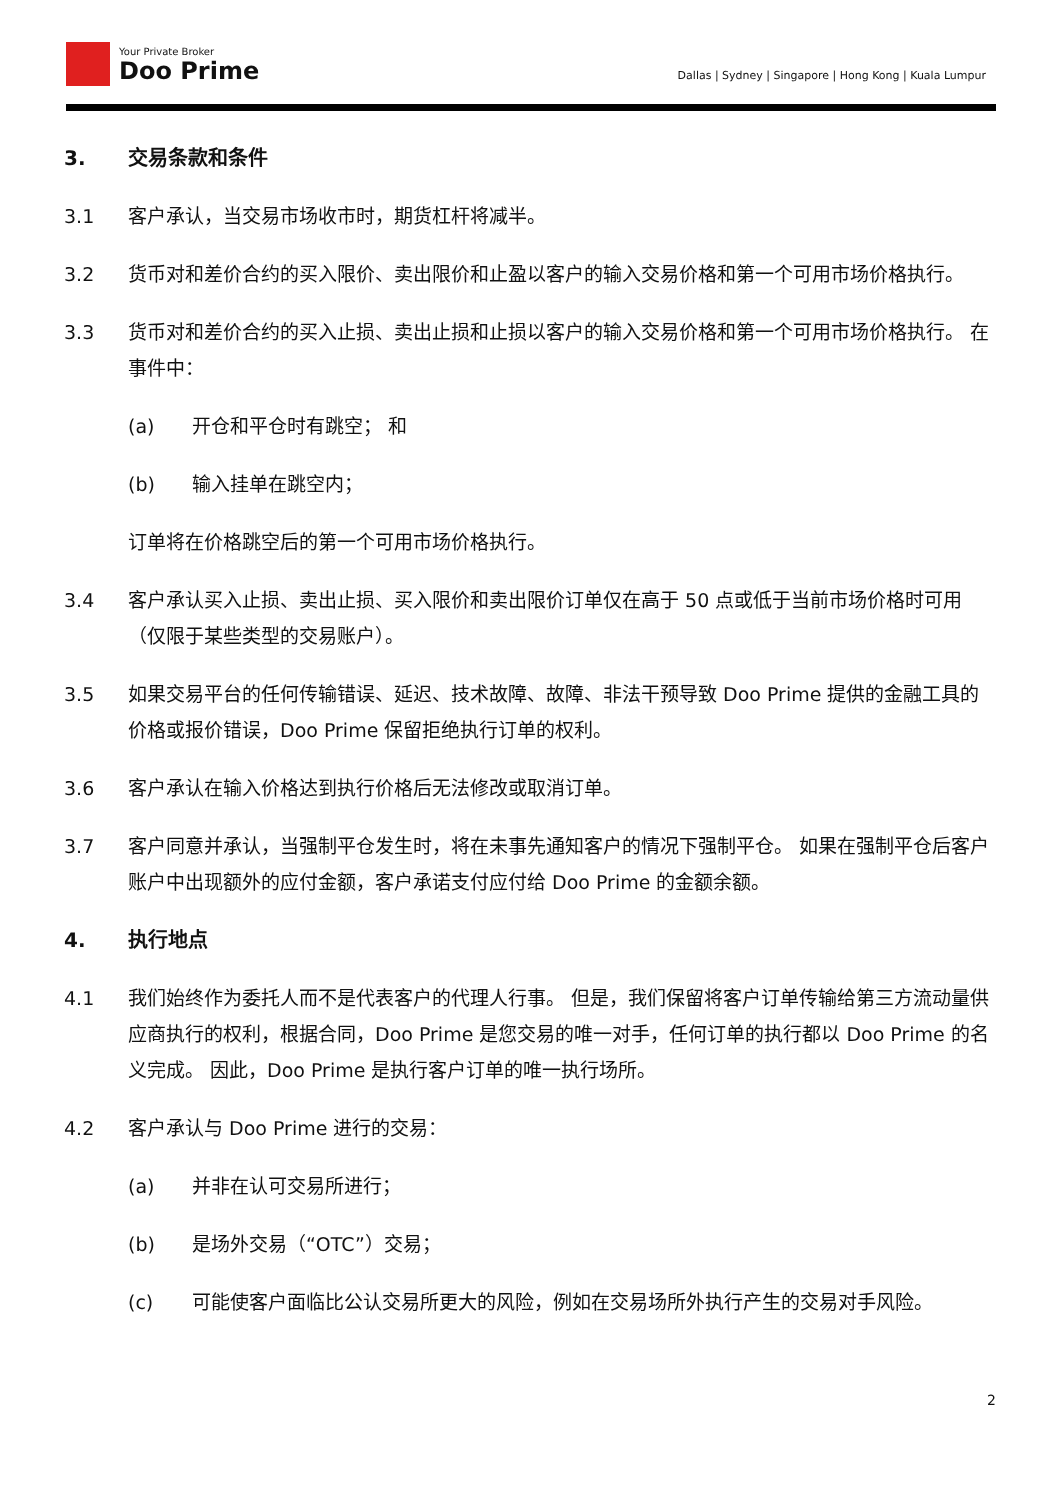Your Private Broker
Doo Prime
Dallas | Sydney | Singapore | Hong Kong | Kuala Lumpur
3. 交易条款和条件
3.1 客户承认，当交易市场收市时，期货杠杆将减半。
3.2 货币对和差价合约的买入限价、卖出限价和止盈以客户的输入交易价格和第一个可用市场价格执行。
3.3 货币对和差价合约的买入止损、卖出止损和止损以客户的输入交易价格和第一个可用市场价格执行。 在事件中：
(a) 开仓和平仓时有跳空； 和
(b) 输入挂单在跳空内；
订单将在价格跳空后的第一个可用市场价格执行。
3.4 客户承认买入止损、卖出止损、买入限价和卖出限价订单仅在高于 50 点或低于当前市场价格时可用（仅限于某些类型的交易账户）。
3.5 如果交易平台的任何传输错误、延迟、技术故障、故障、非法干预导致 Doo Prime 提供的金融工具的价格或报价错误，Doo Prime 保留拒绝执行订单的权利。
3.6 客户承认在输入价格达到执行价格后无法修改或取消订单。
3.7 客户同意并承认，当强制平仓发生时，将在未事先通知客户的情况下强制平仓。 如果在强制平仓后客户账户中出现额外的应付金额，客户承诺支付应付给 Doo Prime 的金额余额。
4. 执行地点
4.1 我们始终作为委托人而不是代表客户的代理人行事。 但是，我们保留将客户订单传输给第三方流动量供应商执行的权利，根据合同，Doo Prime 是您交易的唯一对手，任何订单的执行都以 Doo Prime 的名义完成。 因此，Doo Prime 是执行客户订单的唯一执行场所。
4.2 客户承认与 Doo Prime 进行的交易：
(a) 并非在认可交易所进行；
(b) 是场外交易（“OTC”）交易；
(c) 可能使客户面临比公认交易所更大的风险，例如在交易场所外执行产生的交易对手风险。
2